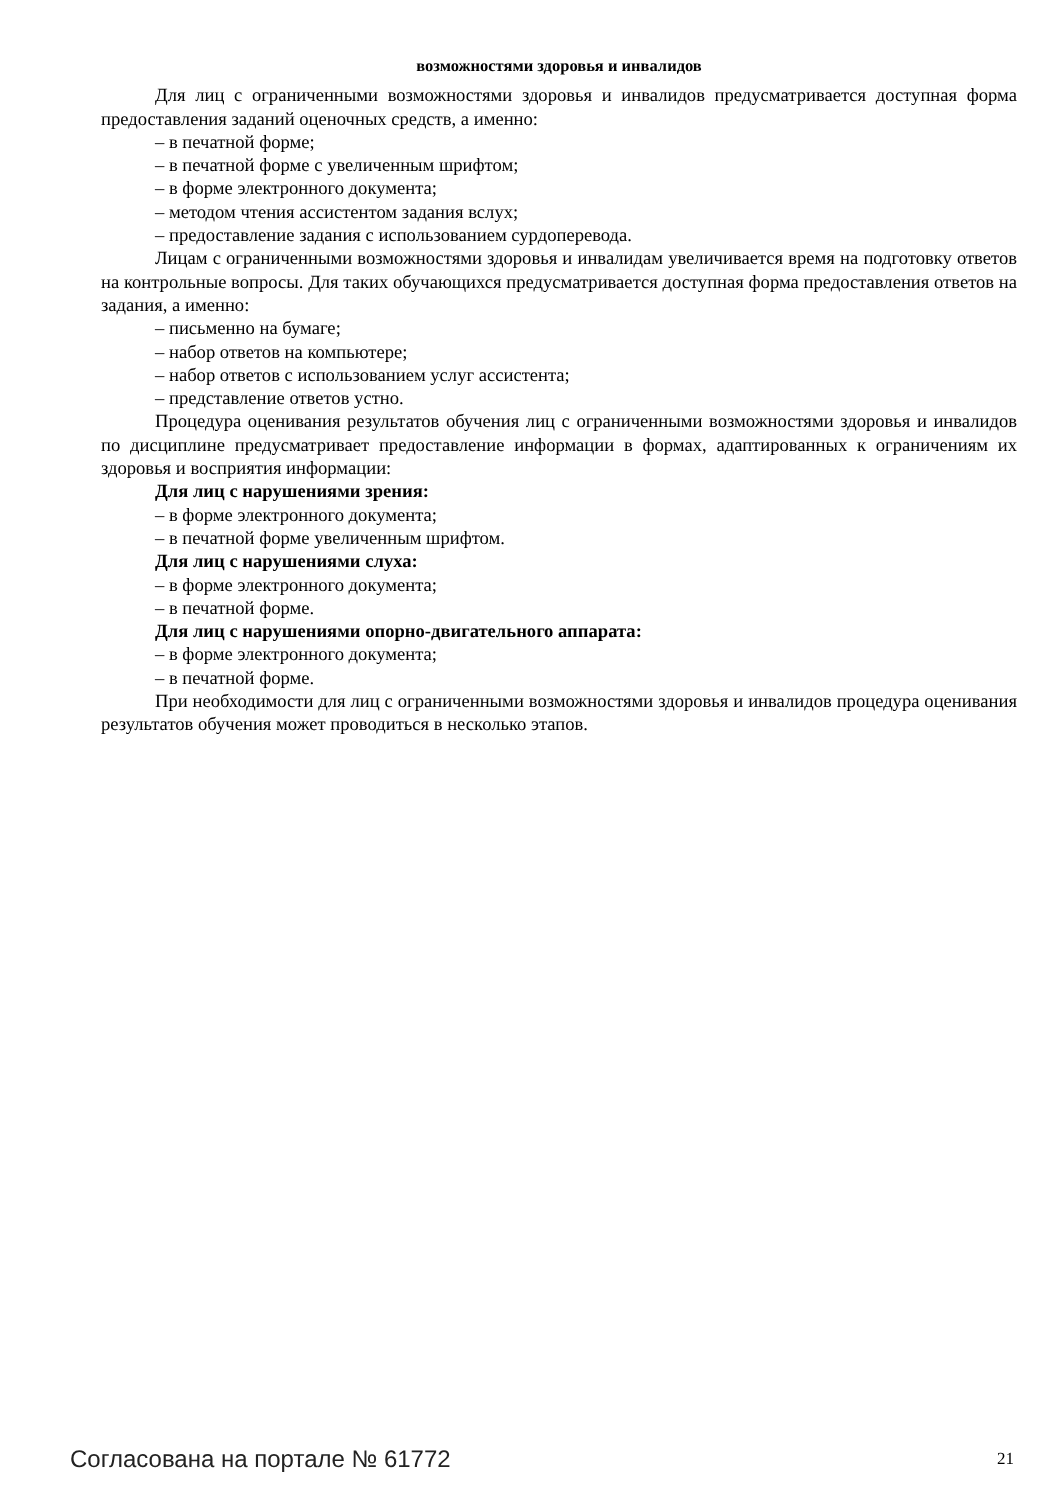возможностями здоровья и инвалидов
Для лиц с ограниченными возможностями здоровья и инвалидов предусматривается доступная форма предоставления заданий оценочных средств, а именно:
– в печатной форме;
– в печатной форме с увеличенным шрифтом;
– в форме электронного документа;
– методом чтения ассистентом задания вслух;
– предоставление задания с использованием сурдоперевода.
Лицам с ограниченными возможностями здоровья и инвалидам увеличивается время на подготовку ответов на контрольные вопросы. Для таких обучающихся предусматривается доступная форма предоставления ответов на задания, а именно:
– письменно на бумаге;
– набор ответов на компьютере;
– набор ответов с использованием услуг ассистента;
– представление ответов устно.
Процедура оценивания результатов обучения лиц с ограниченными возможностями здоровья и инвалидов по дисциплине предусматривает предоставление информации в формах, адаптированных к ограничениям их здоровья и восприятия информации:
Для лиц с нарушениями зрения:
– в форме электронного документа;
– в печатной форме увеличенным шрифтом.
Для лиц с нарушениями слуха:
– в форме электронного документа;
– в печатной форме.
Для лиц с нарушениями опорно-двигательного аппарата:
– в форме электронного документа;
– в печатной форме.
При необходимости для лиц с ограниченными возможностями здоровья и инвалидов процедура оценивания результатов обучения может проводиться в несколько этапов.
Согласована на портале № 61772 21